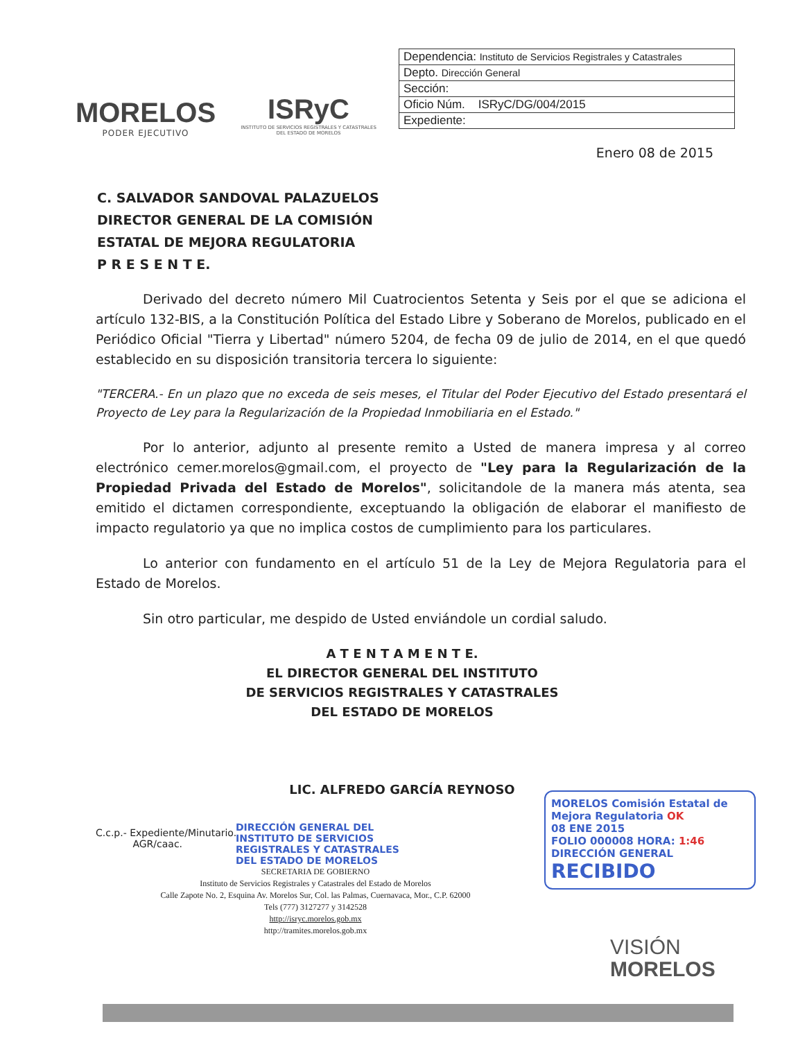MORELOS
PODER EJECUTIVO
ISRyC
INSTITUTO DE SERVICIOS REGISTRALES Y CATASTRALES
DEL ESTADO DE MORELOS
| Dependencia: Instituto de Servicios Registrales y Catastrales |
| Depto. Dirección General |
| Sección: |
| Oficio Núm. ISRyC/DG/004/2015 |
| Expediente: |
Enero 08 de 2015
C. SALVADOR SANDOVAL PALAZUELOS
DIRECTOR GENERAL DE LA COMISIÓN
ESTATAL DE MEJORA REGULATORIA
P R E S E N T E.
Derivado del decreto número Mil Cuatrocientos Setenta y Seis por el que se adiciona el artículo 132-BIS, a la Constitución Política del Estado Libre y Soberano de Morelos, publicado en el Periódico Oficial "Tierra y Libertad" número 5204, de fecha 09 de julio de 2014, en el que quedó establecido en su disposición transitoria tercera lo siguiente:
"TERCERA.- En un plazo que no exceda de seis meses, el Titular del Poder Ejecutivo del Estado presentará el Proyecto de Ley para la Regularización de la Propiedad Inmobiliaria en el Estado."
Por lo anterior, adjunto al presente remito a Usted de manera impresa y al correo electrónico cemer.morelos@gmail.com, el proyecto de "Ley para la Regularización de la Propiedad Privada del Estado de Morelos", solicitandole de la manera más atenta, sea emitido el dictamen correspondiente, exceptuando la obligación de elaborar el manifiesto de impacto regulatorio ya que no implica costos de cumplimiento para los particulares.
Lo anterior con fundamento en el artículo 51 de la Ley de Mejora Regulatoria para el Estado de Morelos.
Sin otro particular, me despido de Usted enviándole un cordial saludo.
A T E N T A M E N T E.
EL DIRECTOR GENERAL DEL INSTITUTO
DE SERVICIOS REGISTRALES Y CATASTRALES
DEL ESTADO DE MORELOS
LIC. ALFREDO GARCÍA REYNOSO
C.c.p.- Expediente/Minutario.
AGR/caac.
DIRECCIÓN GENERAL DEL
INSTITUTO DE SERVICIOS
REGISTRALES Y CATASTRALES
DEL ESTADO DE MORELOS
SECRETARIA DE GOBIERNO
Instituto de Servicios Registrales y Catastrales del Estado de Morelos
Calle Zapote No. 2, Esquina Av. Morelos Sur, Col. las Palmas, Cuernavaca, Mor., C.P. 62000
Tels (777) 3127277 y 3142528
http://isryc.morelos.gob.mx
http://tramites.morelos.gob.mx
MORELOS Comisión Estatal de Mejora Regulatoria OK
08 ENE 2015
FOLIO 000008 HORA: 1:46
DIRECCIÓN GENERAL
RECIBIDO
VISIÓN
MORELOS